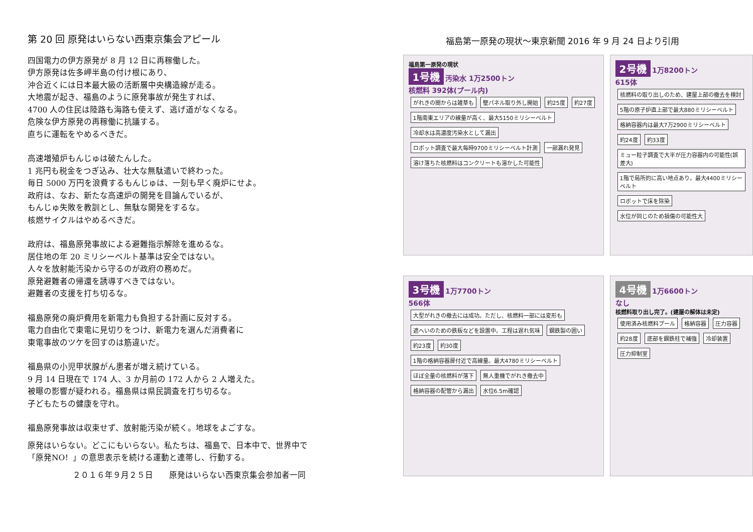第 20 回 原発はいらない西東京集会アピール
四国電力の伊方原発が 8 月 12 日に再稼働した。
伊方原発は佐多岬半島の付け根にあり、
沖合近くには日本最大級の活断層中央構造線が走る。
大地震が起き、福島のように原発事故が発生すれば、
4700 人の住民は陸路も海路も使えず、逃げ道がなくなる。
危険な伊方原発の再稼働に抗議する。
直ちに運転をやめるべきだ。
高速増殖炉もんじゅは破たんした。
1 兆円も税金をつぎ込み、壮大な無駄遣いで終わった。
毎日 5000 万円を浪費するもんじゅは、一刻も早く廃炉にせよ。
政府は、なお、新たな高速炉の開発を目論んでいるが、
もんじゅ失敗を教訓とし、無駄な開発をするな。
核燃サイクルはやめるべきだ。
政府は、福島原発事故による避難指示解除を進めるな。
居住地の年 20 ミリシーベルト基準は安全ではない。
人々を放射能汚染から守るのが政府の務めだ。
原発避難者の帰還を誘導すべきではない。
避難者の支援を打ち切るな。
福島原発の廃炉費用を新電力も負担する計画に反対する。
電力自由化で東電に見切りをつけ、新電力を選んだ消費者に
東電事故のツケを回すのは筋違いだ。
福島県の小児甲状腺がん患者が増え続けている。
9 月 14 日現在で 174 人、3 か月前の 172 人から 2 人増えた。
被曝の影響が疑われる。福島県は県民調査を打ち切るな。
子どもたちの健康を守れ。
福島原発事故は収束せず、放射能汚染が続く。地球をよごすな。
原発はいらない。どこにもいらない。私たちは、福島で、日本中で、世界中で
「原発NO！」の意思表示を続ける運動と連帯し、行動する。
２０１６年９月２５日　　原発はいらない西東京集会参加者一同
福島第一原発の現状～東京新聞 2016 年 9 月 24 日より引用
福島第一原発の現状
1号機 汚染水 1万2500トン
核燃料 392体(プール内)
がれきの間からは雑草も 壁パネル取り外し開始 約25度 約27度 1階南東エリアの線量が高く、最大5150ミリシーベルト 冷却水は高濃度汚染水として漏出 ロボット調査で最大毎時9700ミリシーベルト計測 一部漏れ発見 溶け落ちた核燃料はコンクリートも溶かした可能性
2号機 1万8200トン
615体
核燃料の取り出しのため、建屋上部の撤去を検討 5階の原子炉直上部で最大880ミリシーベルト 格納容器内は最大7万2900ミリシーベルト 約24度 約33度 ミュー粒子調査で大半が圧力容器内の可能性(誤差大) 1階で局所的に高い地点あり。最大4400ミリシーベルト ロボットで床を除染 水位が同じのため損傷の可能性大
3号機 1万7700トン
566体
大型がれきの撤去には成功。ただし、核燃料一部には変形も 遮へいのための鉄板などを設置中。工程は遅れ気味 鋼鉄製の囲い 約23度 約30度 1階の格納容器扉付近で高線量。最大4780ミリシーベルト ほぼ全量の核燃料が落下 無人重機でがれき撤去中 格納容器の配管から漏出 水位6.5m確認
4号機 1万6600トン
なし
核燃料取り出し完了。(建屋の解体は未定)
使用済み核燃料プール 格納容器 圧力容器 約28度 底部を鋼鉄柱で補強 冷却装置 圧力抑制室